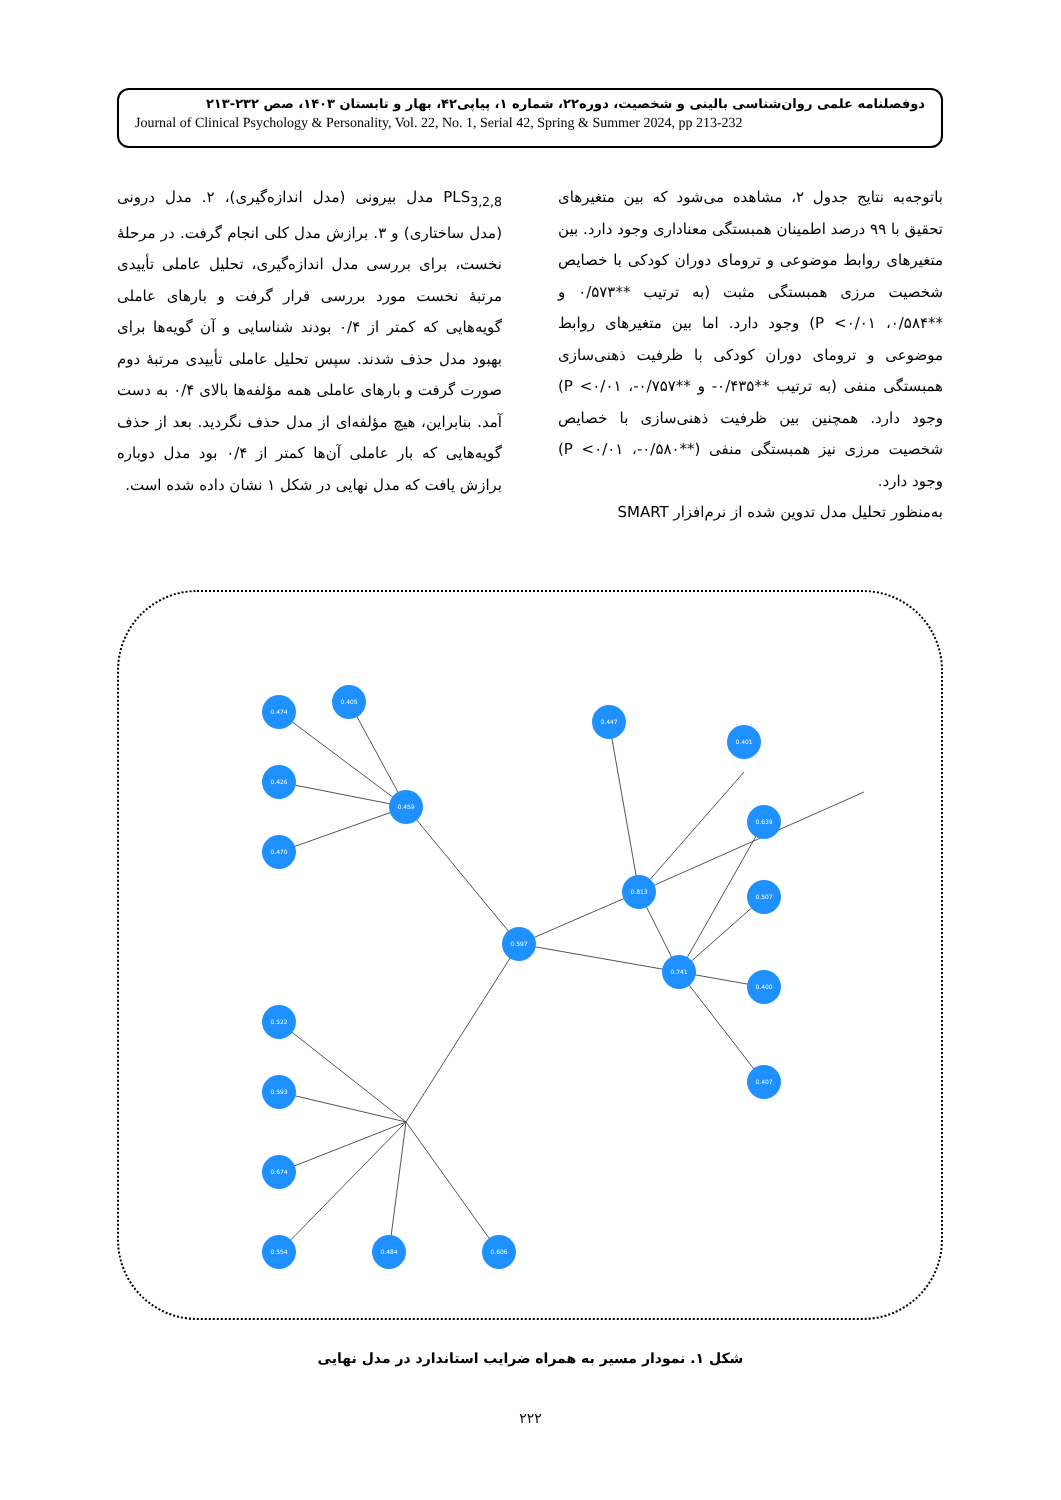دوفصلنامه علمی روان‌شناسی بالینی و شخصیت، دوره۲۲، شماره ۱، پیاپی۴۲، بهار و تابستان ۱۴۰۳، صص ۲۳۲-۲۱۳
Journal of Clinical Psychology & Personality, Vol. 22, No. 1, Serial 42, Spring & Summer 2024, pp 213-232
باتوجه‌به نتایج جدول ۲، مشاهده می‌شود که بین متغیرهای تحقیق با ۹۹ درصد اطمینان همبستگی معناداری وجود دارد. بین متغیرهای روابط موضوعی و ترومای دوران کودکی با خصایص شخصیت مرزی همبستگی مثبت (به ترتیب **۰/۵۷۳ و **۰/۵۸۴، P <۰/۰۱) وجود دارد. اما بین متغیرهای روابط موضوعی و ترومای دوران کودکی با ظرفیت ذهنی‌سازی همبستگی منفی (به ترتیب **۰/۴۳۵- و **۰/۷۵۷-، P <۰/۰۱) وجود دارد. همچنین بین ظرفیت ذهنی‌سازی با خصایص شخصیت مرزی نیز همبستگی منفی (**۰/۵۸۰-، P <۰/۰۱) وجود دارد.
به‌منظور تحلیل مدل تدوین شده از نرم‌افزار SMART
PLS<sub>3,2,8</sub> مدل بیرونی (مدل اندازه‌گیری)، ۲. مدل درونی (مدل ساختاری) و ۳. برازش مدل کلی انجام گرفت. در مرحلهٔ نخست، برای بررسی مدل اندازه‌گیری، تحلیل عاملی تأییدی مرتبهٔ نخست مورد بررسی قرار گرفت و بارهای عاملی گویه‌هایی که کمتر از ۰/۴ بودند شناسایی و آن گویه‌ها برای بهبود مدل حذف شدند. سپس تحلیل عاملی تأییدی مرتبهٔ دوم صورت گرفت و بارهای عاملی همه مؤلفه‌ها بالای ۰/۴ به دست آمد. بنابراین، هیچ مؤلفه‌ای از مدل حذف نگردید. بعد از حذف گویه‌هایی که بار عاملی آن‌ها کمتر از ۰/۴ بود مدل دوباره برازش یافت که مدل نهایی در شکل ۱ نشان داده شده است.
0.459
0.597
0.813
0.741
0.474
0.405
0.426
0.470
0.447
0.401
0.522
0.593
0.674
0.554
0.484
0.606
0.639
0.507
0.400
0.407
شکل ۱. نمودار مسیر به همراه ضرایب استاندارد در مدل نهایی
۲۲۲